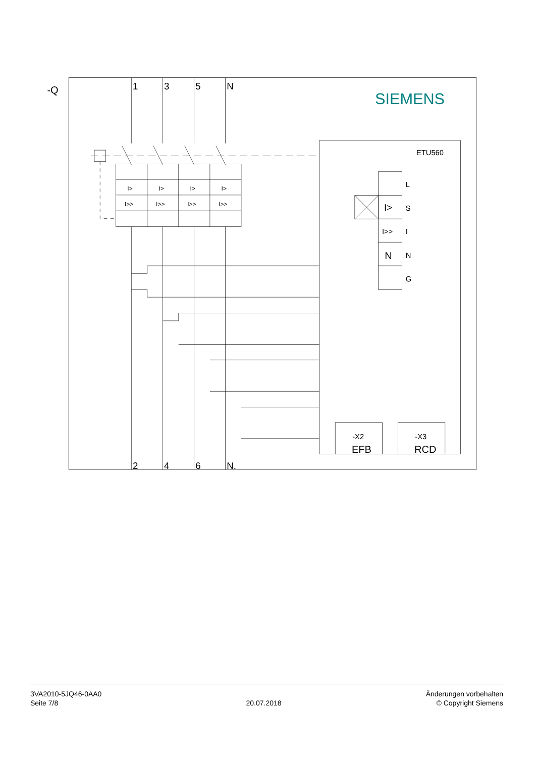-Q
SIEMENS
1
3
5
N
I>
I>
I>
I>
I>>
I>>
I>>
I>>
ETU560
L
I>
S
I>>
I
N
N
G
-X2
EFB
-X3
RCD
2
4
6
N.
3VA2010-5JQ46-0AA0
Seite 7/8
20.07.2018
Änderungen vorbehalten
© Copyright Siemens